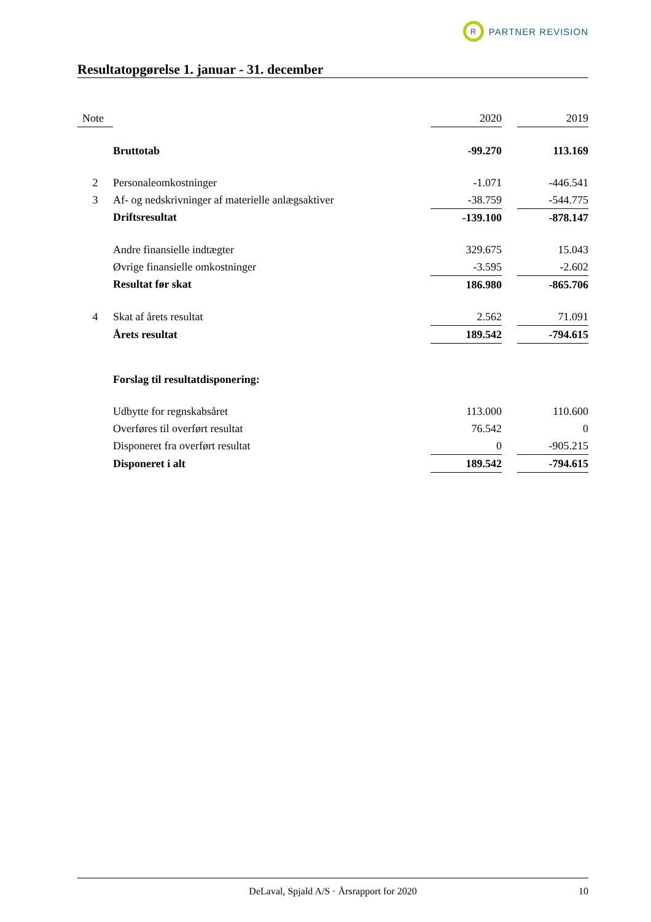R PARTNER REVISION
Resultatopgørelse 1. januar - 31. december
| Note | | 2020 | | 2019 |
| | Bruttotab | -99.270 | | 113.169 |
| 2 | Personaleomkostninger | -1.071 | | -446.541 |
| 3 | Af- og nedskrivninger af materielle anlægsaktiver | -38.759 | | -544.775 |
| | Driftsresultat | -139.100 | | -878.147 |
| | Andre finansielle indtægter | 329.675 | | 15.043 |
| | Øvrige finansielle omkostninger | -3.595 | | -2.602 |
| | Resultat før skat | 186.980 | | -865.706 |
| 4 | Skat af årets resultat | 2.562 | | 71.091 |
| | Årets resultat | 189.542 | | -794.615 |
| | Forslag til resultatdisponering: | | | |
| | Udbytte for regnskabsåret | 113.000 | | 110.600 |
| | Overføres til overført resultat | 76.542 | | 0 |
| | Disponeret fra overført resultat | 0 | | -905.215 |
| | Disponeret i alt | 189.542 | | -794.615 |
DeLaval, Spjald A/S · Årsrapport for 2020 10